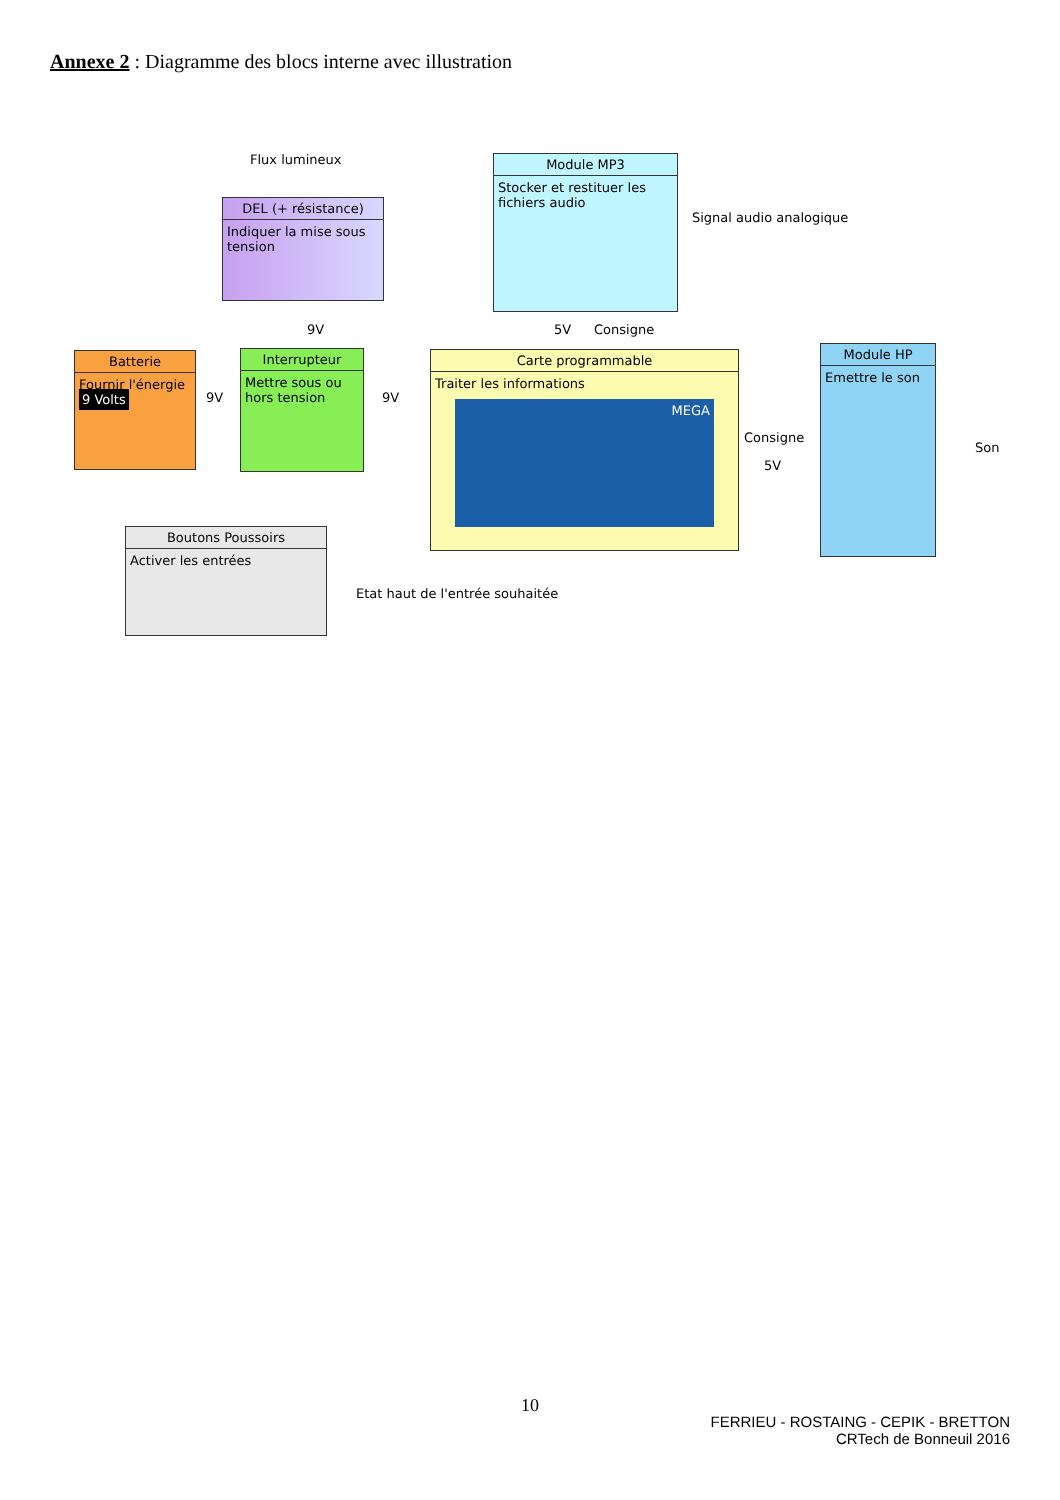Annexe 2 : Diagramme des blocs interne avec illustration
Flux lumineux
DEL (+ résistance)
Indiquer la mise sous tension
Module MP3
Stocker et restituer les fichiers audio
Signal audio analogique
9V 5V Consigne
Batterie
Fournir l'énergie
9 Volts
9V
Interrupteur
Mettre sous ou hors tension
9V
Carte programmable
Traiter les informations
MEGA
Consigne
5V
Module HP
Emettre le son
Son
Boutons Poussoirs
Activer les entrées
Etat haut de l'entrée souhaitée
10
FERRIEU - ROSTAING - CEPIK - BRETTON
CRTech de Bonneuil 2016